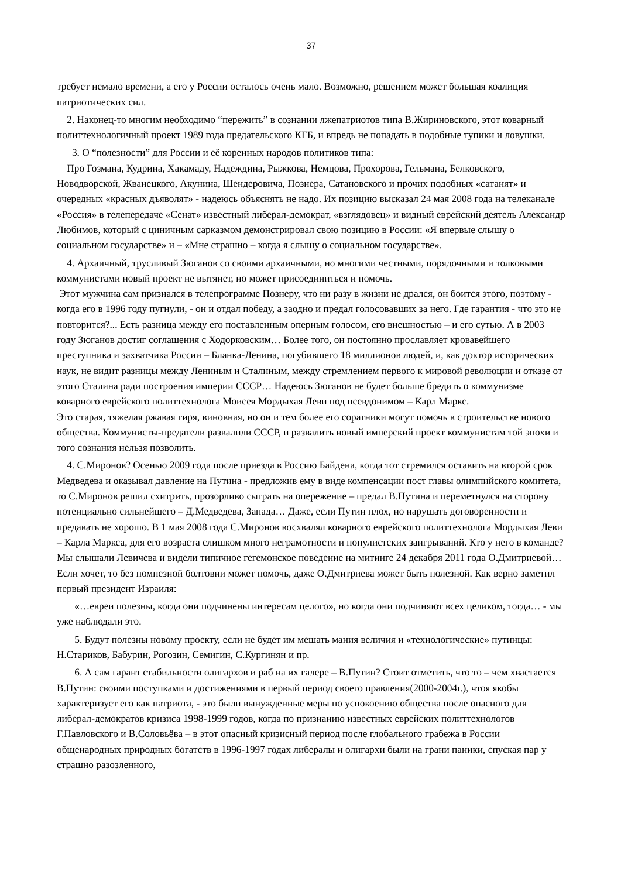37
требует немало времени, а его у России осталось очень мало. Возможно, решением может большая коалиция патриотических сил.
2. Наконец-то многим необходимо “пережить” в сознании лжепатриотов типа В.Жириновского, этот коварный политтехнологичный проект 1989 года предательского КГБ, и впредь не попадать в подобные тупики и ловушки.
3. О “полезности” для России и её коренных народов политиков типа:
Про Гозмана, Кудрина, Хакамаду, Надеждина, Рыжкова, Немцова, Прохорова, Гельмана, Белковского, Новодворской, Жванецкого, Акунина, Шендеровича, Познера, Сатановского и прочих подобных «сатанят» и очередных «красных дъяволят» - надеюсь объяснять не надо. Их позицию высказал 24 мая 2008 года на телеканале «Россия» в телепередаче «Сенат» известный либерал-демократ, «взглядовец» и видный еврейский деятель Александр Любимов, который с циничным сарказмом демонстрировал свою позицию в России: «Я впервые слышу о социальном государстве» и – «Мне страшно – когда я слышу о социальном государстве».
4. Архаичный, трусливый Зюганов со своими архаичными, но многими честными, порядочными и толковыми коммунистами новый проект не вытянет, но может присоединиться и помочь.
Этот мужчина сам признался в телепрограмме Познеру, что ни разу в жизни не дрался, он боится этого, поэтому - когда его в 1996 году пугнули, - он и отдал победу, а заодно и предал голосовавших за него. Где гарантия - что это не повторится?... Есть разница между его поставленным оперным голосом, его внешностью – и его сутью. А в 2003 году Зюганов достиг соглашения с Ходорковским… Более того, он постоянно прославляет кровавейшего преступника и захватчика России – Бланка-Ленина, погубившего 18 миллионов людей, и, как доктор исторических наук, не видит разницы между Лениным и Сталиным, между стремлением первого к мировой революции и отказе от этого Сталина ради построения империи СССР… Надеюсь Зюганов не будет больше бредить о коммунизме коварного еврейского политтехнолога Моисея Мордыхая Леви под псевдонимом – Карл Маркс.
Это старая, тяжелая ржавая гиря, виновная, но он и тем более его соратники могут помочь в строительстве нового общества. Коммунисты-предатели развалили СССР, и развалить новый имперский проект коммунистам той эпохи и того сознания нельзя позволить.
4. С.Миронов? Осенью 2009 года после приезда в Россию Байдена, когда тот стремился оставить на второй срок Медведева и оказывал давление на Путина - предложив ему в виде компенсации пост главы олимпийского комитета, то С.Миронов решил схитрить, прозорливо сыграть на опережение – предал В.Путина и переметнулся на сторону потенциально сильнейшего – Д.Медведева, Запада… Даже, если Путин плох, но нарушать договоренности и предавать не хорошо. В 1 мая 2008 года С.Миронов восхвалял коварного еврейского политтехнолога Мордыхая Леви – Карла Маркса, для его возраста слишком много неграмотности и популистских заигрываний. Кто у него в команде? Мы слышали Левичева и видели типичное гегемонское поведение на митинге 24 декабря 2011 года О.Дмитриевой… Если хочет, то без помпезной болтовни может помочь, даже О.Дмитриева может быть полезной. Как верно заметил первый президент Израиля:
«…евреи полезны, когда они подчинены интересам целого», но когда они подчиняют всех целиком, тогда… - мы уже наблюдали это.
5. Будут полезны новому проекту, если не будет им мешать мания величия и «технологические» путинцы: Н.Стариков, Бабурин, Рогозин, Семигин, С.Кургинян и пр.
6. А сам гарант стабильности олигархов и раб на их галере – В.Путин? Стоит отметить, что то – чем хвастается В.Путин: своими поступками и достижениями в первый период своего правления(2000-2004г.), чтоя якобы характеризует его как патриота, - это были вынужденные меры по успокоению общества после опасного для либерал-демократов кризиса 1998-1999 годов, когда по признанию известных еврейских политтехнологов Г.Павловского и В.Соловьёва – в этот опасный кризисный период после глобального грабежа в России общенародных природных богатств в 1996-1997 годах либералы и олигархи были на грани паники, спуская пар у страшно разозленного,